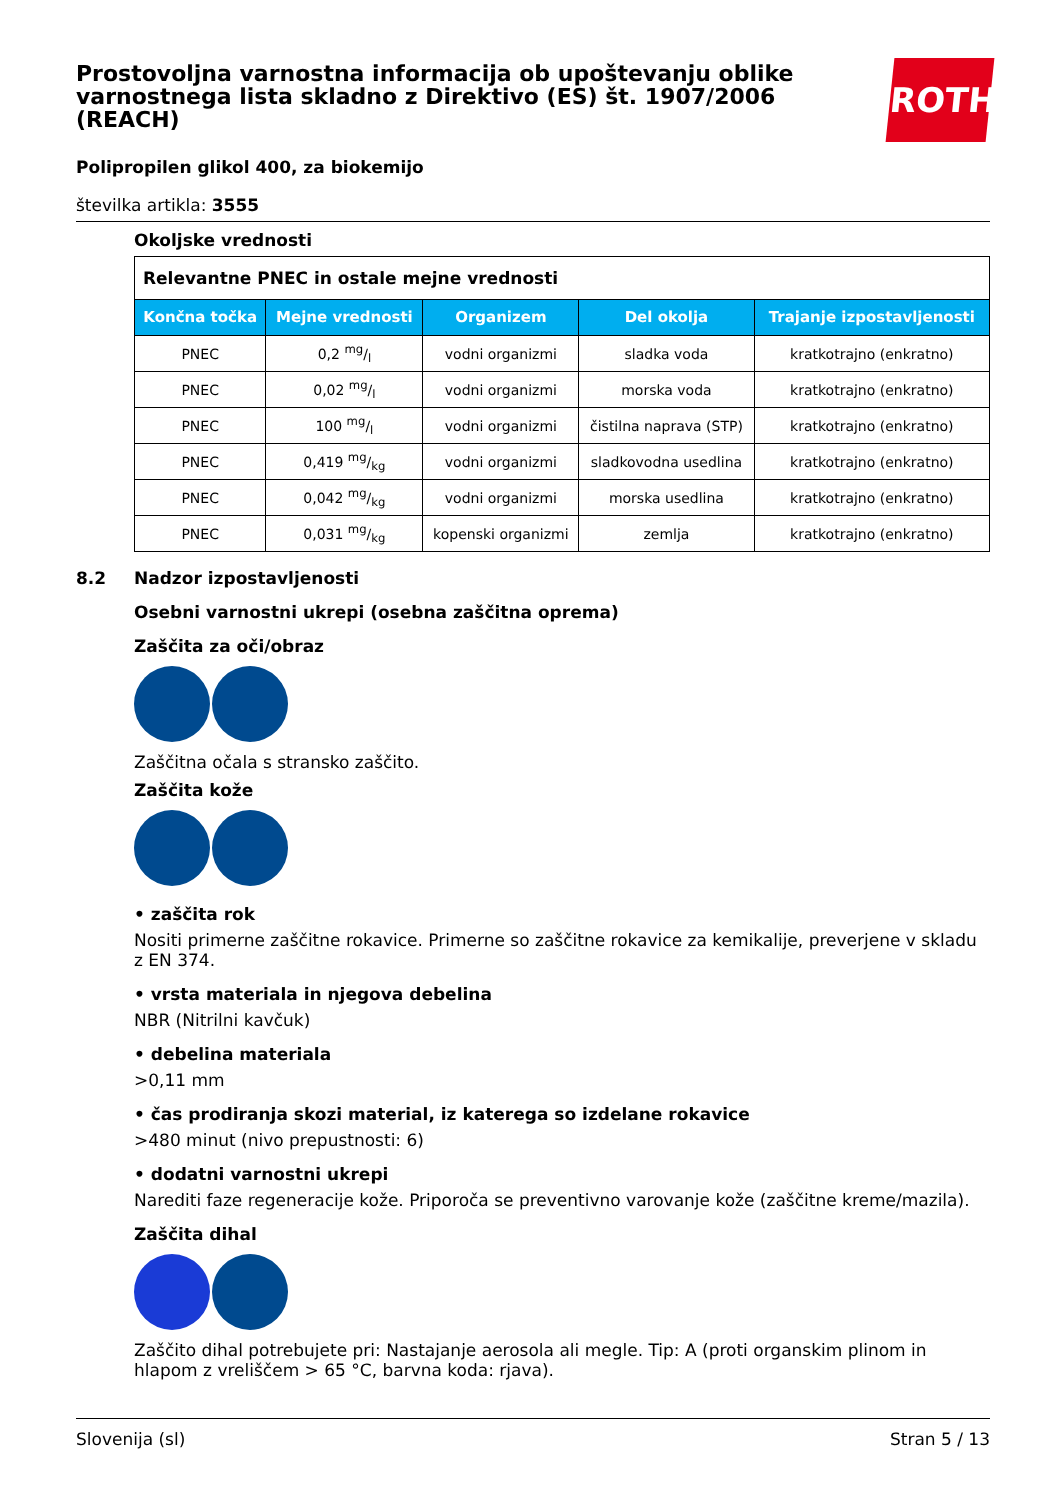ROTH
Prostovoljna varnostna informacija ob upoštevanju oblike varnostnega lista skladno z Direktivo (ES) št. 1907/2006 (REACH)
Polipropilen glikol 400, za biokemijo
številka artikla: 3555
Okoljske vrednosti
| Relevantne PNEC in ostale mejne vrednosti | | | | |
| Končna točka | Mejne vrednosti | Organizem | Del okolja | Trajanje izpostavljenosti |
| PNEC | 0,2 mg/l | vodni organizmi | sladka voda | kratkotrajno (enkratno) |
| PNEC | 0,02 mg/l | vodni organizmi | morska voda | kratkotrajno (enkratno) |
| PNEC | 100 mg/l | vodni organizmi | čistilna naprava (STP) | kratkotrajno (enkratno) |
| PNEC | 0,419 mg/kg | vodni organizmi | sladkovodna usedlina | kratkotrajno (enkratno) |
| PNEC | 0,042 mg/kg | vodni organizmi | morska usedlina | kratkotrajno (enkratno) |
| PNEC | 0,031 mg/kg | kopenski organizmi | zemlja | kratkotrajno (enkratno) |
8.2 Nadzor izpostavljenosti
Osebni varnostni ukrepi (osebna zaščitna oprema)
Zaščita za oči/obraz
Zaščitna očala s stransko zaščito.
Zaščita kože
• zaščita rok
Nositi primerne zaščitne rokavice. Primerne so zaščitne rokavice za kemikalije, preverjene v skladu z EN 374.
• vrsta materiala in njegova debelina
NBR (Nitrilni kavčuk)
• debelina materiala
>0,11 mm
• čas prodiranja skozi material, iz katerega so izdelane rokavice
>480 minut (nivo prepustnosti: 6)
• dodatni varnostni ukrepi
Narediti faze regeneracije kože. Priporoča se preventivno varovanje kože (zaščitne kreme/mazila).
Zaščita dihal
Zaščito dihal potrebujete pri: Nastajanje aerosola ali megle. Tip: A (proti organskim plinom in hlapom z vreliščem > 65 °C, barvna koda: rjava).
Slovenija (sl) Stran 5 / 13